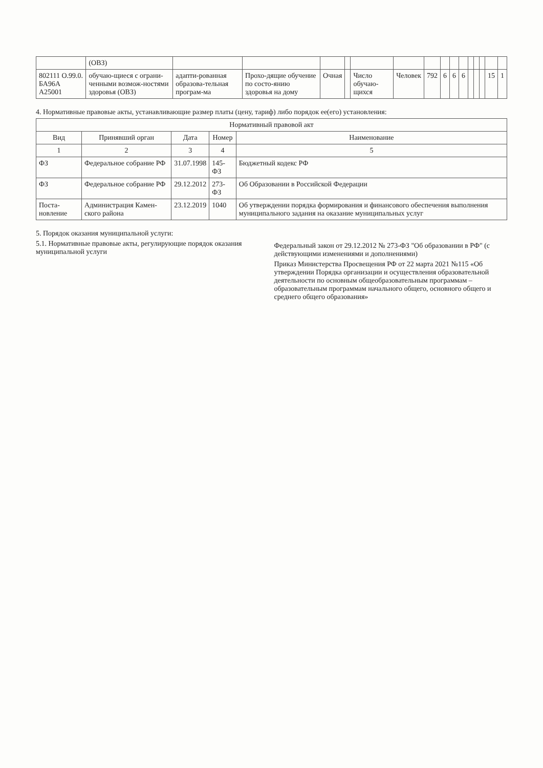| | (ОВЗ) | | | | | | | | | | | | | | | |
| 802111 О.99.0. БА96А А25001 | обучаю-щиеся с ограни-ченными возмож-ностями здоровья (ОВЗ) | адапти-рованная образова-тельная програм-ма | Прохо-дящие обучение по состо-янию здоровья на дому | Очная | | Число обучаю-щихся | Человек | 792 | 6 | 6 | 6 | | | | 15 | 1 |
4. Нормативные правовые акты, устанавливающие размер платы (цену, тариф) либо порядок ее(его) установления:
| Нормативный правовой акт | | | | |
| --- | --- | --- | --- | --- |
| Вид | Принявший орган | Дата | Номер | Наименование |
| 1 | 2 | 3 | 4 | 5 |
| ФЗ | Федеральное собрание РФ | 31.07.1998 | 145-ФЗ | Бюджетный кодекс РФ |
| ФЗ | Федеральное собрание РФ | 29.12.2012 | 273-ФЗ | Об Образовании в Российской Федерации |
| Поста-новление | Администрация Камен-ского района | 23.12.2019 | 1040 | Об утверждении порядка формирования и финансового обеспечения выполнения муниципального задания на оказание муниципальных услуг |
5. Порядок оказания муниципальной услуги:
5.1. Нормативные правовые акты, регулирующие порядок оказания муниципальной услуги
Федеральный закон от 29.12.2012 № 273-ФЗ "Об образовании в РФ" (с действующими изменениями и дополнениями)
Приказ Министерства Просвещения РФ от 22 марта 2021 №115 «Об утверждении Порядка организации и осуществления образовательной деятельности по основным общеобразовательным программам – образовательным программам начального общего, основного общего и среднего общего образования»